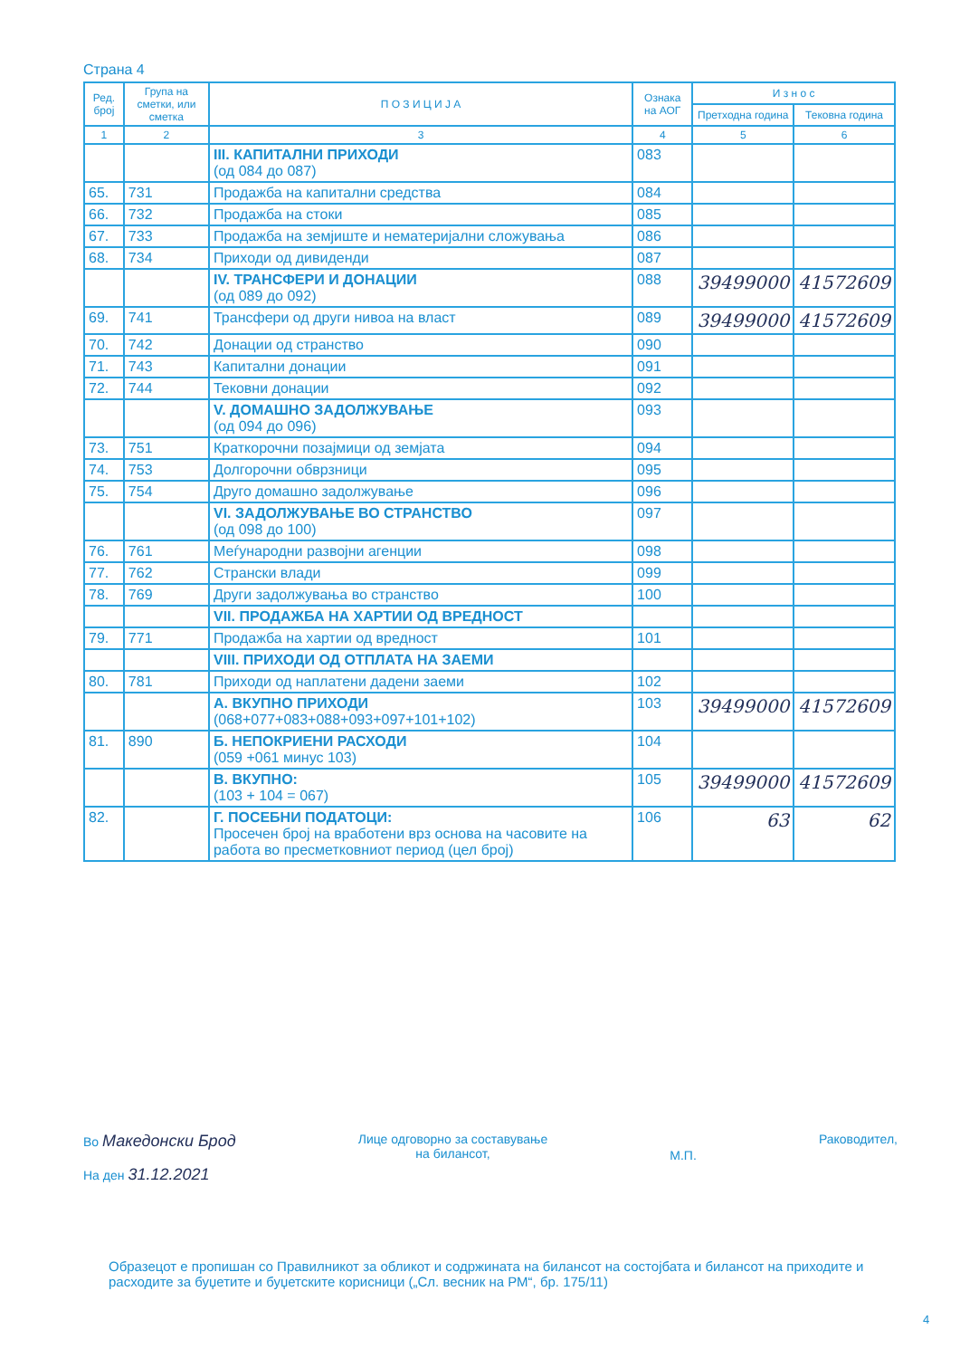Страна 4
| Ред. број | Група на сметки, или сметка | П О З И Ц И Ј А | Ознака на АОГ | И з н о с | |
| --- | --- | --- | --- | --- | --- |
| | | | | Претходна година | Тековна година |
| 1 | 2 | 3 | 4 | 5 | 6 |
| | | III. КАПИТАЛНИ ПРИХОДИ (од 084 до 087) | 083 | | |
| 65. | 731 | Продажба на капитални средства | 084 | | |
| 66. | 732 | Продажба на стоки | 085 | | |
| 67. | 733 | Продажба на земјиште и нематеријални сложувања | 086 | | |
| 68. | 734 | Приходи од дивиденди | 087 | | |
| | | IV. ТРАНСФЕРИ И ДОНАЦИИ (од 089 до 092) | 088 | 39499000 | 41572609 |
| 69. | 741 | Трансфери од други нивоа на власт | 089 | 39499000 | 41572609 |
| 70. | 742 | Донации од странство | 090 | | |
| 71. | 743 | Капитални донации | 091 | | |
| 72. | 744 | Тековни донации | 092 | | |
| | | V. ДОМАШНО ЗАДОЛЖУВАЊЕ (од 094 до 096) | 093 | | |
| 73. | 751 | Краткорочни позајмици од земјата | 094 | | |
| 74. | 753 | Долгорочни обврзници | 095 | | |
| 75. | 754 | Друго домашно задолжување | 096 | | |
| | | VI. ЗАДОЛЖУВАЊЕ ВО СТРАНСТВО (од 098 до 100) | 097 | | |
| 76. | 761 | Меѓународни развојни агенции | 098 | | |
| 77. | 762 | Странски влади | 099 | | |
| 78. | 769 | Други задолжувања во странство | 100 | | |
| | | VII. ПРОДАЖБА НА ХАРТИИ ОД ВРЕДНОСТ | | | |
| 79. | 771 | Продажба на хартии од вредност | 101 | | |
| | | VIII. ПРИХОДИ ОД ОТПЛАТА НА ЗАЕМИ | | | |
| 80. | 781 | Приходи од наплатени дадени заеми | 102 | | |
| | | А. ВКУПНО ПРИХОДИ (068+077+083+088+093+097+101+102) | 103 | 39499000 | 41572609 |
| 81. | 890 | Б. НЕПОКРИЕНИ РАСХОДИ (059 +061 минус 103) | 104 | | |
| | | В. ВКУПНО: (103 + 104 = 067) | 105 | 39499000 | 41572609 |
| 82. | | Г. ПОСЕБНИ ПОДАТОЦИ: Просечен број на вработени врз основа на часовите на работа во пресметковниот период (цел број) | 106 | 63 | 62 |
Во Македонски Брод
На ден 31.12.2021
Лице одговорно за составување
на билансот,
М.П.
Раководител,
Образецот е пропишан со Правилникот за обликот и содржината на билансот на состојбата и билансот на приходите и расходите за буџетите и буџетските корисници („Сл. весник на РМ“, бр. 175/11)
4